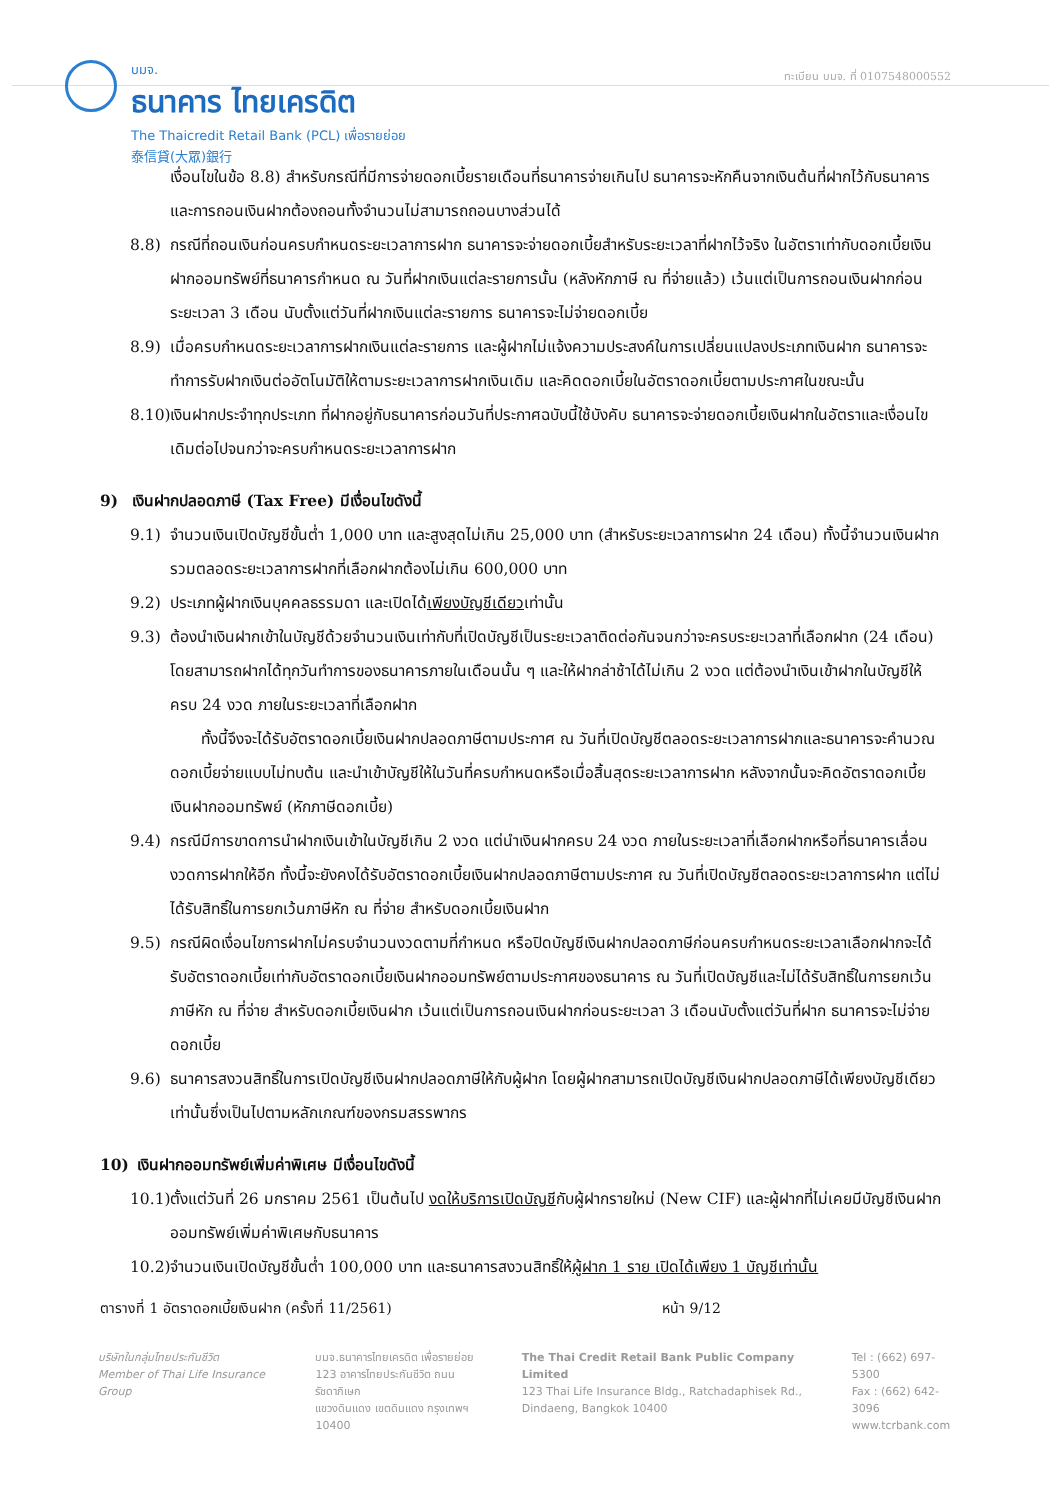บมจ.
ธนาคาร ไทยเครดิต
The Thaicredit Retail Bank (PCL) เพื่อรายย่อย
泰信貸(大眾)銀行
ทะเบียน บมจ. ที่ 0107548000552
เงื่อนไขในข้อ 8.8) สำหรับกรณีที่มีการจ่ายดอกเบี้ยรายเดือนที่ธนาคารจ่ายเกินไป ธนาคารจะหักคืนจากเงินต้นที่ฝากไว้กับธนาคารและการถอนเงินฝากต้องถอนทั้งจำนวนไม่สามารถถอนบางส่วนได้
8.8) กรณีที่ถอนเงินก่อนครบกำหนดระยะเวลาการฝาก ธนาคารจะจ่ายดอกเบี้ยสำหรับระยะเวลาที่ฝากไว้จริง ในอัตราเท่ากับดอกเบี้ยเงินฝากออมทรัพย์ที่ธนาคารกำหนด ณ วันที่ฝากเงินแต่ละรายการนั้น (หลังหักภาษี ณ ที่จ่ายแล้ว) เว้นแต่เป็นการถอนเงินฝากก่อนระยะเวลา 3 เดือน นับตั้งแต่วันที่ฝากเงินแต่ละรายการ ธนาคารจะไม่จ่ายดอกเบี้ย
8.9) เมื่อครบกำหนดระยะเวลาการฝากเงินแต่ละรายการ และผู้ฝากไม่แจ้งความประสงค์ในการเปลี่ยนแปลงประเภทเงินฝาก ธนาคารจะทำการรับฝากเงินต่ออัตโนมัติให้ตามระยะเวลาการฝากเงินเดิม และคิดดอกเบี้ยในอัตราดอกเบี้ยตามประกาศในขณะนั้น
8.10) เงินฝากประจำทุกประเภท ที่ฝากอยู่กับธนาคารก่อนวันที่ประกาศฉบับนี้ใช้บังคับ ธนาคารจะจ่ายดอกเบี้ยเงินฝากในอัตราและเงื่อนไขเดิมต่อไปจนกว่าจะครบกำหนดระยะเวลาการฝาก
9) เงินฝากปลอดภาษี (Tax Free) มีเงื่อนไขดังนี้
9.1) จำนวนเงินเปิดบัญชีขั้นต่ำ 1,000 บาท และสูงสุดไม่เกิน 25,000 บาท (สำหรับระยะเวลาการฝาก 24 เดือน) ทั้งนี้จำนวนเงินฝากรวมตลอดระยะเวลาการฝากที่เลือกฝากต้องไม่เกิน 600,000 บาท
9.2) ประเภทผู้ฝากเงินบุคคลธรรมดา และเปิดได้เพียงบัญชีเดียวเท่านั้น
9.3) ต้องนำเงินฝากเข้าในบัญชีด้วยจำนวนเงินเท่ากับที่เปิดบัญชีเป็นระยะเวลาติดต่อกันจนกว่าจะครบระยะเวลาที่เลือกฝาก (24 เดือน) โดยสามารถฝากได้ทุกวันทำการของธนาคารภายในเดือนนั้น ๆ และให้ฝากล่าช้าได้ไม่เกิน 2 งวด แต่ต้องนำเงินเข้าฝากในบัญชีให้ครบ 24 งวด ภายในระยะเวลาที่เลือกฝาก
  ทั้งนี้จึงจะได้รับอัตราดอกเบี้ยเงินฝากปลอดภาษีตามประกาศ ณ วันที่เปิดบัญชีตลอดระยะเวลาการฝากและธนาคารจะคำนวณดอกเบี้ยจ่ายแบบไม่ทบต้น และนำเข้าบัญชีให้ในวันที่ครบกำหนดหรือเมื่อสิ้นสุดระยะเวลาการฝาก หลังจากนั้นจะคิดอัตราดอกเบี้ยเงินฝากออมทรัพย์ (หักภาษีดอกเบี้ย)
9.4) กรณีมีการขาดการนำฝากเงินเข้าในบัญชีเกิน 2 งวด แต่นำเงินฝากครบ 24 งวด ภายในระยะเวลาที่เลือกฝากหรือที่ธนาคารเลื่อนงวดการฝากให้อีก ทั้งนี้จะยังคงได้รับอัตราดอกเบี้ยเงินฝากปลอดภาษีตามประกาศ ณ วันที่เปิดบัญชีตลอดระยะเวลาการฝาก แต่ไม่ได้รับสิทธิ์ในการยกเว้นภาษีหัก ณ ที่จ่าย สำหรับดอกเบี้ยเงินฝาก
9.5) กรณีผิดเงื่อนไขการฝากไม่ครบจำนวนงวดตามที่กำหนด หรือปิดบัญชีเงินฝากปลอดภาษีก่อนครบกำหนดระยะเวลาเลือกฝากจะได้รับอัตราดอกเบี้ยเท่ากับอัตราดอกเบี้ยเงินฝากออมทรัพย์ตามประกาศของธนาคาร ณ วันที่เปิดบัญชีและไม่ได้รับสิทธิ์ในการยกเว้นภาษีหัก ณ ที่จ่าย สำหรับดอกเบี้ยเงินฝาก เว้นแต่เป็นการถอนเงินฝากก่อนระยะเวลา 3 เดือนนับตั้งแต่วันที่ฝาก ธนาคารจะไม่จ่ายดอกเบี้ย
9.6) ธนาคารสงวนสิทธิ์ในการเปิดบัญชีเงินฝากปลอดภาษีให้กับผู้ฝาก โดยผู้ฝากสามารถเปิดบัญชีเงินฝากปลอดภาษีได้เพียงบัญชีเดียวเท่านั้นซึ่งเป็นไปตามหลักเกณฑ์ของกรมสรรพากร
10) เงินฝากออมทรัพย์เพิ่มค่าพิเศษ มีเงื่อนไขดังนี้
10.1) ตั้งแต่วันที่ 26 มกราคม 2561 เป็นต้นไป งดให้บริการเปิดบัญชีกับผู้ฝากรายใหม่ (New CIF) และผู้ฝากที่ไม่เคยมีบัญชีเงินฝากออมทรัพย์เพิ่มค่าพิเศษกับธนาคาร
10.2) จำนวนเงินเปิดบัญชีขั้นต่ำ 100,000 บาท และธนาคารสงวนสิทธิ์ให้ผู้ฝาก 1 ราย เปิดได้เพียง 1 บัญชีเท่านั้น
ตารางที่ 1 อัตราดอกเบี้ยเงินฝาก (ครั้งที่ 11/2561) หน้า 9/12
บริษัทในกลุ่มไทยประกันชีวิต
Member of Thai Life Insurance Group
บมจ.ธนาคารไทยเครดิต เพื่อรายย่อย
123 อาคารไทยประกันชีวิต ถนนรัชดาภิเษก
แขวงดินแดง เขตดินแดง กรุงเทพฯ 10400
The Thai Credit Retail Bank Public Company Limited
123 Thai Life Insurance Bldg., Ratchadaphisek Rd.,
Dindaeng, Bangkok 10400
Tel : (662) 697-5300
Fax : (662) 642-3096
www.tcrbank.com